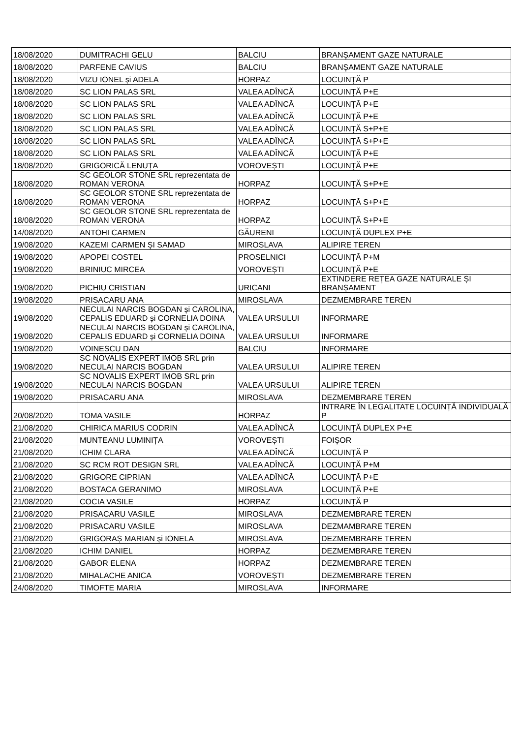| 18/08/2020 | DUMITRACHI GELU | BALCIU | BRANȘAMENT GAZE NATURALE |
| 18/08/2020 | PARFENE CAVIUS | BALCIU | BRANȘAMENT GAZE NATURALE |
| 18/08/2020 | VIZU IONEL și ADELA | HORPAZ | LOCUINȚĂ P |
| 18/08/2020 | SC LION PALAS SRL | VALEA ADÎNCĂ | LOCUINȚĂ P+E |
| 18/08/2020 | SC LION PALAS SRL | VALEA ADÎNCĂ | LOCUINȚĂ P+E |
| 18/08/2020 | SC LION PALAS SRL | VALEA ADÎNCĂ | LOCUINȚĂ P+E |
| 18/08/2020 | SC LION PALAS SRL | VALEA ADÎNCĂ | LOCUINȚĂ S+P+E |
| 18/08/2020 | SC LION PALAS SRL | VALEA ADÎNCĂ | LOCUINȚĂ S+P+E |
| 18/08/2020 | SC LION PALAS SRL | VALEA ADÎNCĂ | LOCUINȚĂ P+E |
| 18/08/2020 | GRIGORICĂ LENUȚA | VOROVEȘTI | LOCUINȚĂ P+E |
| 18/08/2020 | SC GEOLOR STONE SRL reprezentata de ROMAN VERONA | HORPAZ | LOCUINȚĂ S+P+E |
| 18/08/2020 | SC GEOLOR STONE SRL reprezentata de ROMAN VERONA | HORPAZ | LOCUINȚĂ S+P+E |
| 18/08/2020 | SC GEOLOR STONE SRL reprezentata de ROMAN VERONA | HORPAZ | LOCUINȚĂ S+P+E |
| 14/08/2020 | ANTOHI CARMEN | GĂURENI | LOCUINȚĂ DUPLEX P+E |
| 19/08/2020 | KAZEMI CARMEN ȘI SAMAD | MIROSLAVA | ALIPIRE TEREN |
| 19/08/2020 | APOPEI COSTEL | PROSELNICI | LOCUINȚĂ P+M |
| 19/08/2020 | BRINIUC MIRCEA | VOROVEȘTI | LOCUINȚĂ P+E |
| 19/08/2020 | PICHIU CRISTIAN | URICANI | EXTINDERE REȚEA GAZE NATURALE ȘI BRANȘAMENT |
| 19/08/2020 | PRISACARU ANA | MIROSLAVA | DEZMEMBRARE TEREN |
| 19/08/2020 | NECULAI NARCIS BOGDAN și CAROLINA, CEPALIS EDUARD și CORNELIA DOINA | VALEA URSULUI | INFORMARE |
| 19/08/2020 | NECULAI NARCIS BOGDAN și CAROLINA, CEPALIS EDUARD și CORNELIA DOINA | VALEA URSULUI | INFORMARE |
| 19/08/2020 | VOINESCU DAN | BALCIU | INFORMARE |
| 19/08/2020 | SC NOVALIS EXPERT IMOB SRL prin NECULAI NARCIS BOGDAN | VALEA URSULUI | ALIPIRE TEREN |
| 19/08/2020 | SC NOVALIS EXPERT IMOB SRL prin NECULAI NARCIS BOGDAN | VALEA URSULUI | ALIPIRE TEREN |
| 19/08/2020 | PRISACARU ANA | MIROSLAVA | DEZMEMBRARE TEREN |
| 20/08/2020 | TOMA VASILE | HORPAZ | INTRARE ÎN LEGALITATE LOCUINȚĂ INDIVIDUALĂ P |
| 21/08/2020 | CHIRICA MARIUS CODRIN | VALEA ADÎNCĂ | LOCUINȚĂ DUPLEX P+E |
| 21/08/2020 | MUNTEANU LUMINIȚA | VOROVEȘTI | FOIȘOR |
| 21/08/2020 | ICHIM CLARA | VALEA ADÎNCĂ | LOCUINȚĂ P |
| 21/08/2020 | SC RCM ROT DESIGN SRL | VALEA ADÎNCĂ | LOCUINȚĂ P+M |
| 21/08/2020 | GRIGORE CIPRIAN | VALEA ADÎNCĂ | LOCUINȚĂ P+E |
| 21/08/2020 | BOSTACA GERANIMO | MIROSLAVA | LOCUINȚĂ P+E |
| 21/08/2020 | COCIA VASILE | HORPAZ | LOCUINȚĂ P |
| 21/08/2020 | PRISACARU VASILE | MIROSLAVA | DEZMEMBRARE TEREN |
| 21/08/2020 | PRISACARU VASILE | MIROSLAVA | DEZMAMBRARE TEREN |
| 21/08/2020 | GRIGORAȘ MARIAN și IONELA | MIROSLAVA | DEZMEMBRARE TEREN |
| 21/08/2020 | ICHIM DANIEL | HORPAZ | DEZMEMBRARE TEREN |
| 21/08/2020 | GABOR ELENA | HORPAZ | DEZMEMBRARE TEREN |
| 21/08/2020 | MIHALACHE ANICA | VOROVEȘTI | DEZMEMBRARE TEREN |
| 24/08/2020 | TIMOFTE MARIA | MIROSLAVA | INFORMARE |